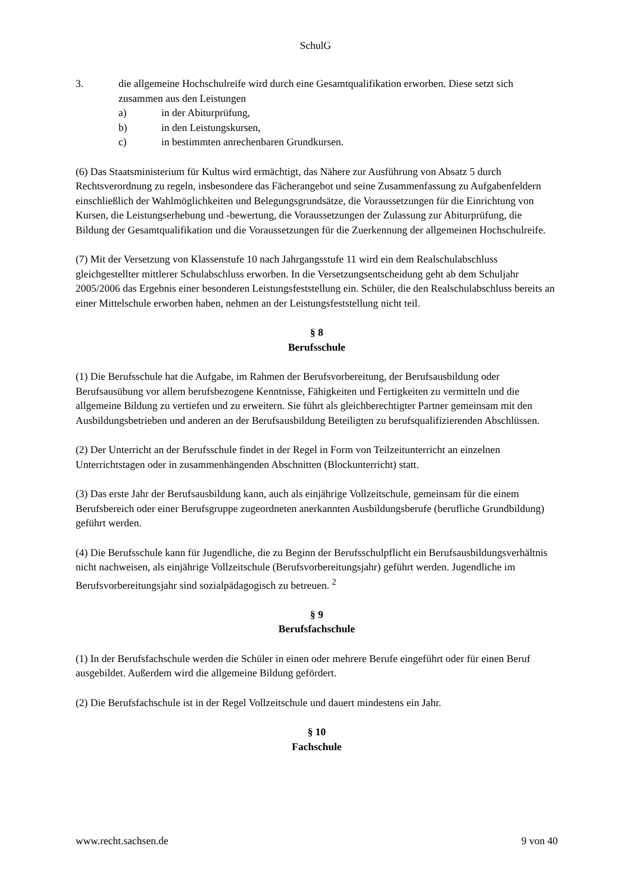SchulG
3. die allgemeine Hochschulreife wird durch eine Gesamtqualifikation erworben. Diese setzt sich zusammen aus den Leistungen
a) in der Abiturprüfung,
b) in den Leistungskursen,
c) in bestimmten anrechenbaren Grundkursen.
(6) Das Staatsministerium für Kultus wird ermächtigt, das Nähere zur Ausführung von Absatz 5 durch Rechtsverordnung zu regeln, insbesondere das Fächerangebot und seine Zusammenfassung zu Aufgabenfeldern einschließlich der Wahlmöglichkeiten und Belegungsgrundsätze, die Voraussetzungen für die Einrichtung von Kursen, die Leistungserhebung und -bewertung, die Voraussetzungen der Zulassung zur Abiturprüfung, die Bildung der Gesamtqualifikation und die Voraussetzungen für die Zuerkennung der allgemeinen Hochschulreife.
(7) Mit der Versetzung von Klassenstufe 10 nach Jahrgangsstufe 11 wird ein dem Realschulabschluss gleichgestellter mittlerer Schulabschluss erworben. In die Versetzungsentscheidung geht ab dem Schuljahr 2005/2006 das Ergebnis einer besonderen Leistungsfeststellung ein. Schüler, die den Realschulabschluss bereits an einer Mittelschule erworben haben, nehmen an der Leistungsfeststellung nicht teil.
§ 8
Berufsschule
(1) Die Berufsschule hat die Aufgabe, im Rahmen der Berufsvorbereitung, der Berufsausbildung oder Berufsausübung vor allem berufsbezogene Kenntnisse, Fähigkeiten und Fertigkeiten zu vermitteln und die allgemeine Bildung zu vertiefen und zu erweitern. Sie führt als gleichberechtigter Partner gemeinsam mit den Ausbildungsbetrieben und anderen an der Berufsausbildung Beteiligten zu berufsqualifizierenden Abschlüssen.
(2) Der Unterricht an der Berufsschule findet in der Regel in Form von Teilzeitunterricht an einzelnen Unterrichtstagen oder in zusammenhängenden Abschnitten (Blockunterricht) statt.
(3) Das erste Jahr der Berufsausbildung kann, auch als einjährige Vollzeitschule, gemeinsam für die einem Berufsbereich oder einer Berufsgruppe zugeordneten anerkannten Ausbildungsberufe (berufliche Grundbildung) geführt werden.
(4) Die Berufsschule kann für Jugendliche, die zu Beginn der Berufsschulpflicht ein Berufsausbildungsverhältnis nicht nachweisen, als einjährige Vollzeitschule (Berufsvorbereitungsjahr) geführt werden. Jugendliche im Berufsvorbereitungsjahr sind sozialpädagogisch zu betreuen. <sup>2</sup>
§ 9
Berufsfachschule
(1) In der Berufsfachschule werden die Schüler in einen oder mehrere Berufe eingeführt oder für einen Beruf ausgebildet. Außerdem wird die allgemeine Bildung gefördert.
(2) Die Berufsfachschule ist in der Regel Vollzeitschule und dauert mindestens ein Jahr.
§ 10
Fachschule
www.recht.sachsen.de 9 von 40